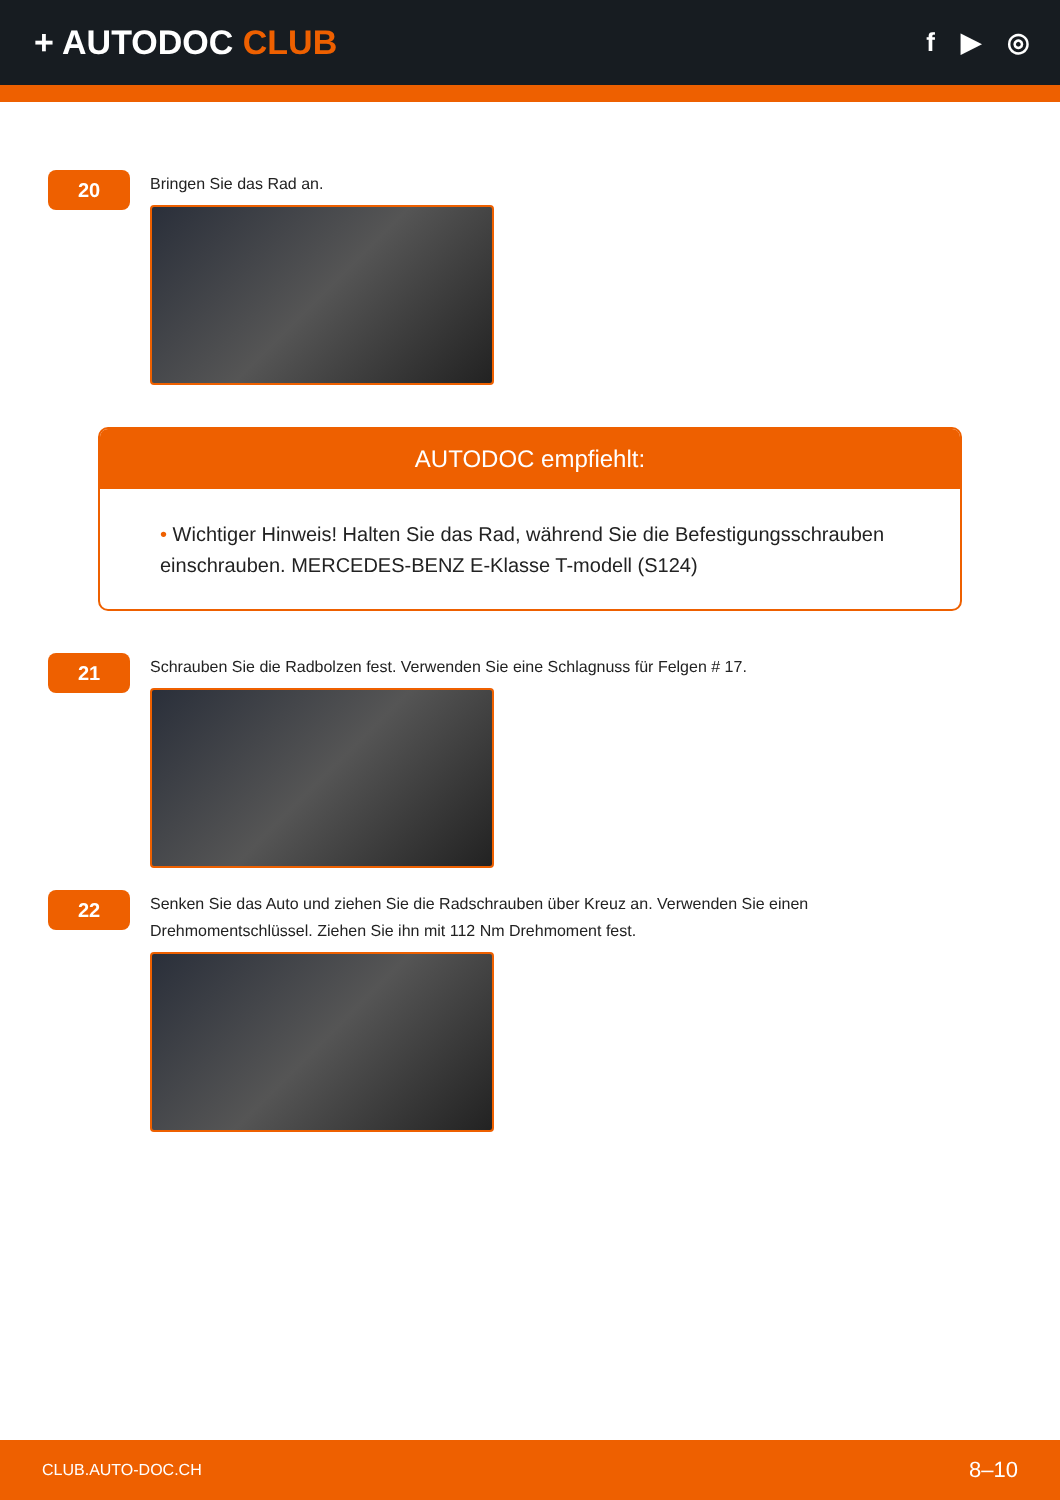+ AUTODOC CLUB
f ▶ ◎
20
Bringen Sie das Rad an.
AUTODOC empfiehlt:
• Wichtiger Hinweis! Halten Sie das Rad, während Sie die Befestigungsschrauben einschrauben. MERCEDES-BENZ E-Klasse T-modell (S124)
21
Schrauben Sie die Radbolzen fest. Verwenden Sie eine Schlagnuss für Felgen # 17.
22
Senken Sie das Auto und ziehen Sie die Radschrauben über Kreuz an. Verwenden Sie einen
Drehmomentschlüssel. Ziehen Sie ihn mit 112 Nm Drehmoment fest.
CLUB.AUTO-DOC.CH 8–10